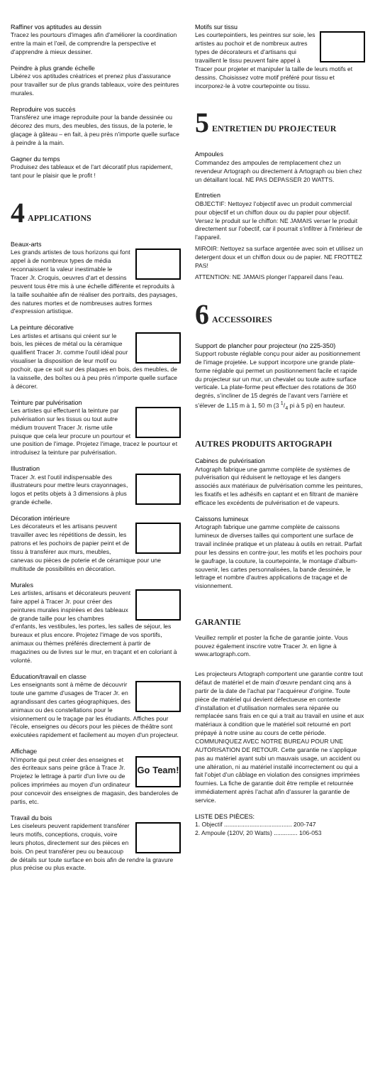Raffiner vos aptitudes au dessin
Tracez les pourtours d’images afin d’améliorer la coordination entre la main et l’œil, de comprendre la perspective et d’apprendre à mieux dessiner.
Peindre à plus grande échelle
Libérez vos aptitudes créatrices et prenez plus d’assurance pour travailler sur de plus grands tableaux, voire des peintures murales.
Reproduire vos succès
Transférez une image reproduite pour la bande dessinée ou décorez des murs, des meubles, des tissus, de la poterie, le glaçage à gâteau – en fait, à peu près n’importe quelle surface à peindre à la main.
Gagner du temps
Produisez des tableaux et de l’art décoratif plus rapidement, tant pour le plaisir que le profit !
4 APPLICATIONS
Beaux-arts
Les grands artistes de tous horizons qui font appel à de nombreux types de média reconnaissent la valeur inestimable le Tracer Jr. Croquis, oeuvres d’art et dessins peuvent tous être mis à une échelle différente et reproduits à la taille souhaitée afin de réaliser des portraits, des paysages, des natures mortes et de nombreuses autres formes d’expression artistique.
La peinture décorative
Les artistes et artisans qui créent sur le bois, les pièces de métal ou la céramique qualifient Tracer Jr. comme l’outil idéal pour visualiser la disposition de leur motif ou pochoir, que ce soit sur des plaques en bois, des meubles, de la vaisselle, des boîtes ou à peu près n’importe quelle surface à décorer.
Teinture par pulvérisation
Les artistes qui effectuent la teinture par pulvérisation sur les tissus ou tout autre médium trouvent Tracer Jr. risme utile puisque que cela leur procure un pourtour et une position de l’image. Projetez l’image, tracez le pourtour et introduisez la teinture par pulvérisation.
Illustration
Tracer Jr. est l’outil indispensable des illustrateurs pour mettre leurs crayonnages, logos et petits objets à 3 dimensions à plus grande échelle.
Décoration intérieure
Les décorateurs et les artisans peuvent travailler avec les répétitions de dessin, les patrons et les pochoirs de papier peint et de tissu à transférer aux murs, meubles, canevas ou pièces de poterie et de céramique pour une multitude de possibilités en décoration.
Murales
Les artistes, artisans et décorateurs peuvent faire appel à Tracer Jr. pour créer des peintures murales inspirées et des tableaux de grande taille pour les chambres d’enfants, les vestibules, les portes, les salles de séjour, les bureaux et plus encore. Projetez l’image de vos sportifs, animaux ou thèmes préférés directement à partir de magazines ou de livres sur le mur, en traçant et en coloriant à volonté.
Éducation/travail en classe
Les enseignants sont à même de découvrir toute une gamme d’usages de Tracer Jr. en agrandissant des cartes géographiques, des animaux ou des constellations pour le visionnement ou le traçage par les étudiants. Affiches pour l’école, enseignes ou décors pour les pièces de théâtre sont exécutées rapidement et facilement au moyen d’un projecteur.
Affichage
Go Team!
N’importe qui peut créer des enseignes et des écriteaux sans peine grâce à Trace Jr. Projetez le lettrage à partir d’un livre ou de polices imprimées au moyen d’un ordinateur pour concevoir des enseignes de magasin, des banderoles de partis, etc.
Travail du bois
Les ciseleurs peuvent rapidement transférer leurs motifs, conceptions, croquis, voire leurs photos, directement sur des pièces en bois. On peut transférer peu ou beaucoup de détails sur toute surface en bois afin de rendre la gravure plus précise ou plus exacte.
Motifs sur tissu
Les courtepointiers, les peintres sur soie, les artistes au pochoir et de nombreux autres types de décorateurs et d’artisans qui travaillent le tissu peuvent faire appel à Tracer pour projeter et manipuler la taille de leurs motifs et dessins. Choisissez votre motif préféré pour tissu et incorporez-le à votre courtepointe ou tissu.
5 ENTRETIEN DU PROJECTEUR
Ampoules
Commandez des ampoules de remplacement chez un revendeur Artograph ou directement à Artograph ou bien chez un détaillant local. NE PAS DEPASSER 20 WATTS.
Entretien
OBJECTIF: Nettoyez l’objectif avec un produit commercial pour objectif et un chiffon doux ou du papier pour objectif. Versez le produit sur le chiffon: NE JAMAIS verser le produit directement sur l’obectif, car il pourrait s’infiltrer à l’intérieur de l’appareil.
MIROIR: Nettoyez sa surface argentée avec soin et utilisez un detergent doux et un chiffon doux ou de papier. NE FROTTEZ PAS!
ATTENTION: NE JAMAIS plonger l’appareil dans l’eau.
6 ACCESSOIRES
Support de plancher pour projecteur (no 225-350)
Support robuste réglable conçu pour aider au positionnement de l’image projetée. Le support incorpore une grande plate-forme réglable qui permet un positionnement facile et rapide du projecteur sur un mur, un chevalet ou toute autre surface verticale. La plate-forme peut effectuer des rotations de 360 degrés, s’incliner de 15 degrés de l’avant vers l’arrière et s’élever de 1,15 m à 1, 50 m (3 1/4 pi à 5 pi) en hauteur.
AUTRES PRODUITS ARTOGRAPH
Cabines de pulvérisation
Artograph fabrique une gamme complète de systèmes de pulvérisation qui réduisent le nettoyage et les dangers associés aux matériaux de pulvérisation comme les peintures, les fixatifs et les adhésifs en captant et en filtrant de manière efficace les excédents de pulvérisation et de vapeurs.
Caissons lumineux
Artograph fabrique une gamme complète de caissons lumineux de diverses tailles qui comportent une surface de travail inclinée pratique et un plateau à outils en retrait. Parfait pour les dessins en contre-jour, les motifs et les pochoirs pour le gaufrage, la couture, la courtepointe, le montage d’album-souvenir, les cartes personnalisées, la bande dessinée, le lettrage et nombre d’autres applications de traçage et de visionnement.
GARANTIE
Veuillez remplir et poster la fiche de garantie jointe. Vous pouvez également inscrire votre Tracer Jr. en ligne à www.artograph.com.
Les projecteurs Artograph comportent une garantie contre tout défaut de matériel et de main d’œuvre pendant cinq ans à partir de la date de l’achat par l’acquéreur d’origine. Toute pièce de matériel qui devient défectueuse en contexte d’installation et d’utilisation normales sera réparée ou remplacée sans frais en ce qui a trait au travail en usine et aux matériaux à condition que le matériel soit retourné en port prépayé à notre usine au cours de cette période. COMMUNIQUEZ AVEC NOTRE BUREAU POUR UNE AUTORISATION DE RETOUR. Cette garantie ne s’applique pas au matériel ayant subi un mauvais usage, un accident ou une altération, ni au matériel installé incorrectement ou qui a fait l’objet d’un câblage en violation des consignes imprimées fournies. La fiche de garantie doit être remplie et retournée immédiatement après l’achat afin d’assurer la garantie de service.
LISTE DES PIÈCES:
1. Objectif ........................................ 200-747
2. Ampoule (120V, 20 Watts) .............. 106-053